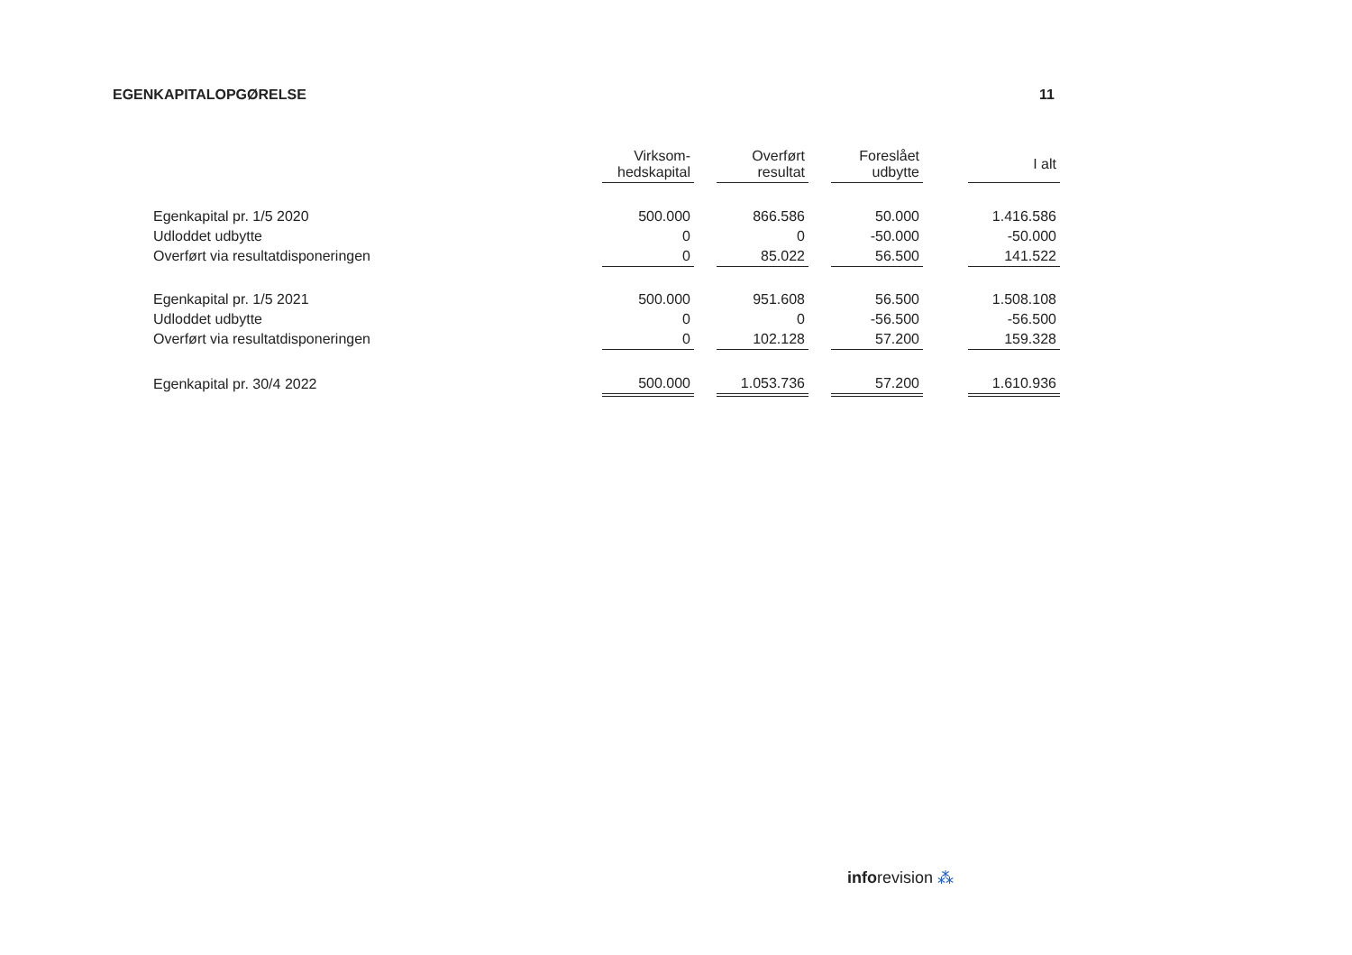EGENKAPITALOPGØRELSE 11
| | Virksom- hedskapital | | Overført resultat | | Foreslået udbytte | | I alt |
| --- | --- | --- | --- | --- | --- | --- | --- |
| Egenkapital pr. 1/5 2020 | 500.000 | | 866.586 | | 50.000 | | 1.416.586 |
| Udloddet udbytte | 0 | | 0 | | -50.000 | | -50.000 |
| Overført via resultatdisponeringen | 0 | | 85.022 | | 56.500 | | 141.522 |
| Egenkapital pr. 1/5 2021 | 500.000 | | 951.608 | | 56.500 | | 1.508.108 |
| Udloddet udbytte | 0 | | 0 | | -56.500 | | -56.500 |
| Overført via resultatdisponeringen | 0 | | 102.128 | | 57.200 | | 159.328 |
| Egenkapital pr. 30/4 2022 | 500.000 | | 1.053.736 | | 57.200 | | 1.610.936 |
inforevision ⁂